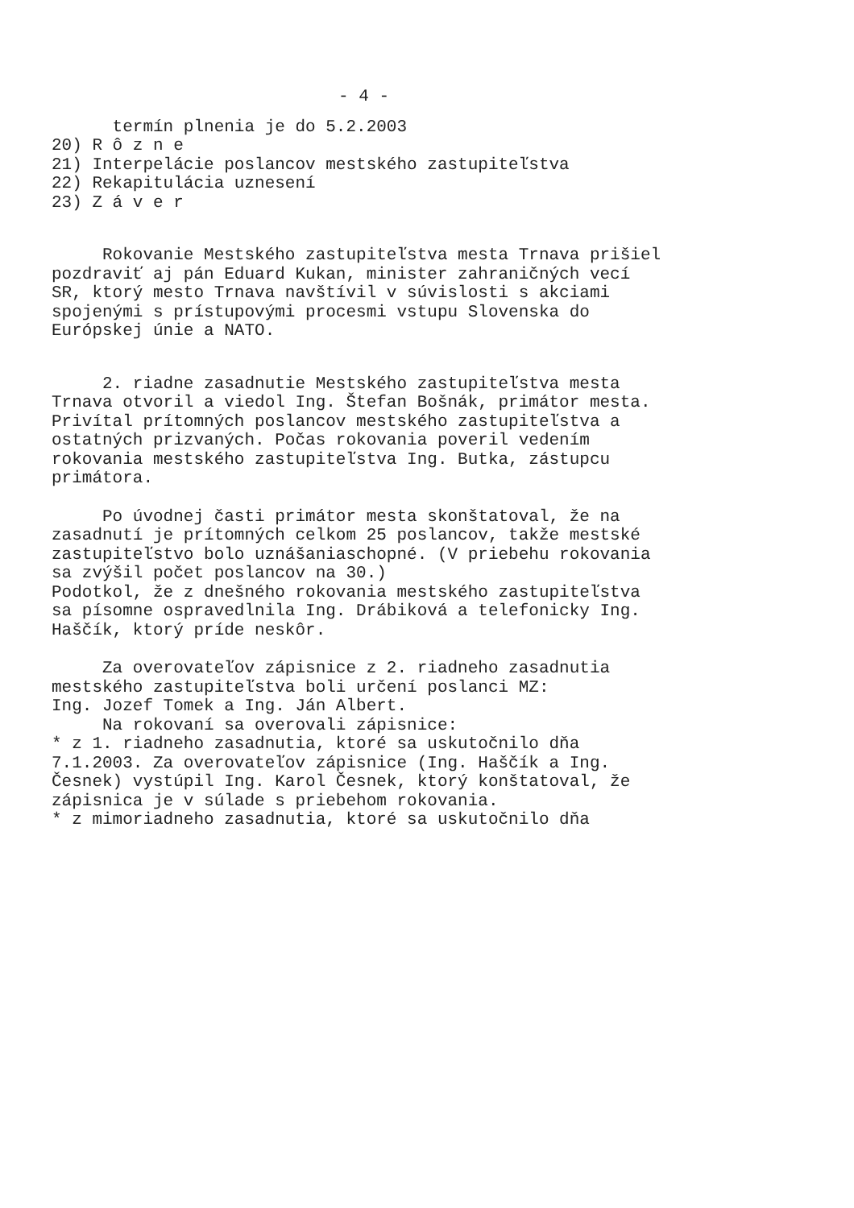- 4 -
termín plnenia je do 5.2.2003 20) R ô z n e 21) Interpelácie poslancov mestského zastupiteľstva 22) Rekapitulácia uznesení 23) Z á v e r
Rokovanie Mestského zastupiteľstva mesta Trnava prišiel pozdraviť aj pán Eduard Kukan, minister zahraničných vecí SR, ktorý mesto Trnava navštívil v súvislosti s akciami spojenými s prístupovými procesmi vstupu Slovenska do Európskej únie a NATO.
2. riadne zasadnutie Mestského zastupiteľstva mesta Trnava otvoril a viedol Ing. Štefan Bošnák, primátor mesta. Privítal prítomných poslancov mestského zastupiteľstva a ostatných prizvaných. Počas rokovania poveril vedením rokovania mestského zastupiteľstva Ing. Butka, zástupcu primátora.
Po úvodnej časti primátor mesta skonštatoval, že na zasadnutí je prítomných celkom 25 poslancov, takže mestské zastupiteľstvo bolo uznášaniaschopné. (V priebehu rokovania sa zvýšil počet poslancov na 30.) Podotkol, že z dnešného rokovania mestského zastupiteľstva sa písomne ospravedlnila Ing. Drábiková a telefonicky Ing. Haščík, ktorý príde neskôr.
Za overovateľov zápisnice z 2. riadneho zasadnutia mestského zastupiteľstva boli určení poslanci MZ: Ing. Jozef Tomek a Ing. Ján Albert. Na rokovaní sa overovali zápisnice: * z 1. riadneho zasadnutia, ktoré sa uskutočnilo dňa 7.1.2003. Za overovateľov zápisnice (Ing. Haščík a Ing. Česnek) vystúpil Ing. Karol Česnek, ktorý konštatoval, že zápisnica je v súlade s priebehom rokovania. * z mimoriadneho zasadnutia, ktoré sa uskutočnilo dňa